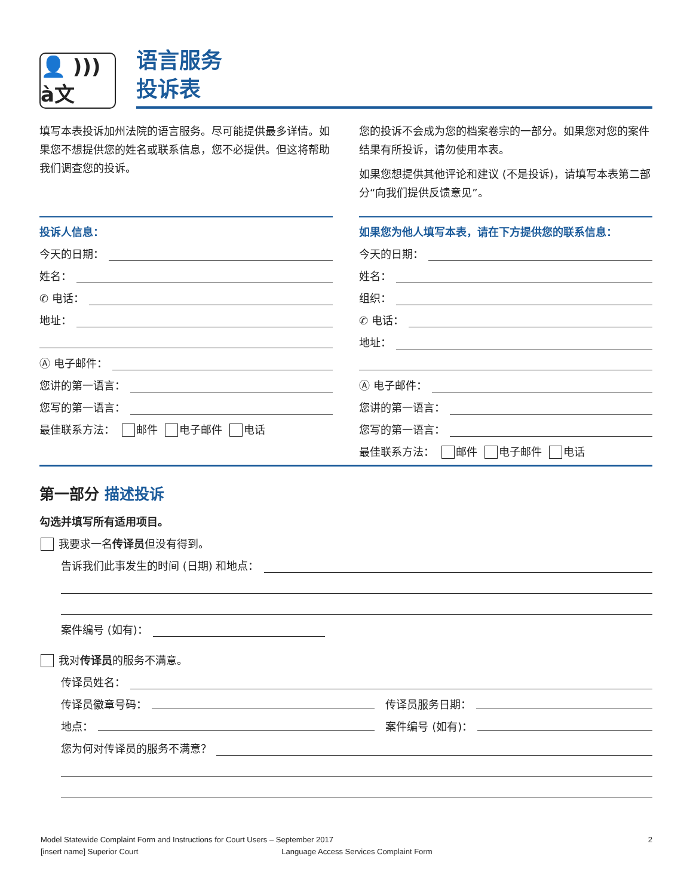👤 ))) à文
语言服务
投诉表
填写本表投诉加州法院的语言服务。尽可能提供最多详情。如果您不想提供您的姓名或联系信息，您不必提供。但这将帮助我们调查您的投诉。
您的投诉不会成为您的档案卷宗的一部分。如果您对您的案件结果有所投诉，请勿使用本表。
如果您想提供其他评论和建议 (不是投诉)，请填写本表第二部分“向我们提供反馈意见”。
投诉人信息：
今天的日期：
姓名：
✆ 电话：
地址：
Ⓐ 电子邮件：
您讲的第一语言：
您写的第一语言：
最佳联系方法： 邮件 电子邮件 电话
如果您为他人填写本表，请在下方提供您的联系信息：
今天的日期：
姓名：
组织：
✆ 电话：
地址：
Ⓐ 电子邮件：
您讲的第一语言：
您写的第一语言：
最佳联系方法： 邮件 电子邮件 电话
第一部分 描述投诉
勾选并填写所有适用项目。
我要求一名 传译员 但没有得到。
告诉我们此事发生的时间 (日期) 和地点：
案件编号 (如有)：
我对 传译员 的服务不满意。
传译员姓名：
传译员徽章号码： 传译员服务日期：
地点： 案件编号 (如有)：
您为何对传译员的服务不满意？
Model Statewide Complaint Form and Instructions for Court Users – September 2017 2
[insert name] Superior Court Language Access Services Complaint Form